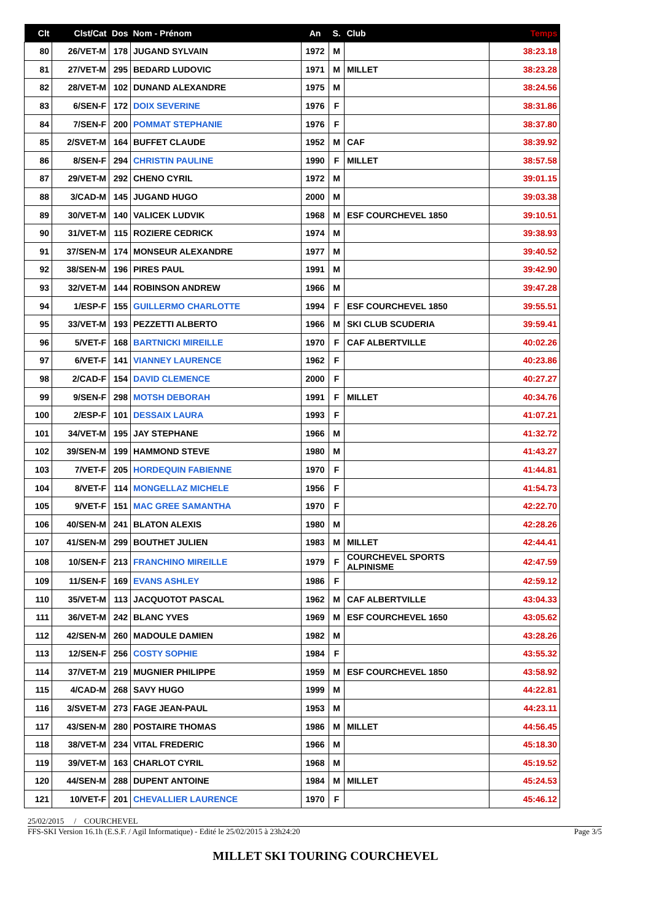| Clt | Clst/Cat | Dos | Nom - Prénom | An | S. | Club | Temps |
| --- | --- | --- | --- | --- | --- | --- | --- |
| 80 | 26/VET-M | 178 | JUGAND SYLVAIN | 1972 | M | | 38:23.18 |
| 81 | 27/VET-M | 295 | BEDARD LUDOVIC | 1971 | M | MILLET | 38:23.28 |
| 82 | 28/VET-M | 102 | DUNAND ALEXANDRE | 1975 | M | | 38:24.56 |
| 83 | 6/SEN-F | 172 | DOIX SEVERINE | 1976 | F | | 38:31.86 |
| 84 | 7/SEN-F | 200 | POMMAT STEPHANIE | 1976 | F | | 38:37.80 |
| 85 | 2/SVET-M | 164 | BUFFET CLAUDE | 1952 | M | CAF | 38:39.92 |
| 86 | 8/SEN-F | 294 | CHRISTIN PAULINE | 1990 | F | MILLET | 38:57.58 |
| 87 | 29/VET-M | 292 | CHENO CYRIL | 1972 | M | | 39:01.15 |
| 88 | 3/CAD-M | 145 | JUGAND HUGO | 2000 | M | | 39:03.38 |
| 89 | 30/VET-M | 140 | VALICEK LUDVIK | 1968 | M | ESF COURCHEVEL 1850 | 39:10.51 |
| 90 | 31/VET-M | 115 | ROZIERE CEDRICK | 1974 | M | | 39:38.93 |
| 91 | 37/SEN-M | 174 | MONSEUR ALEXANDRE | 1977 | M | | 39:40.52 |
| 92 | 38/SEN-M | 196 | PIRES PAUL | 1991 | M | | 39:42.90 |
| 93 | 32/VET-M | 144 | ROBINSON ANDREW | 1966 | M | | 39:47.28 |
| 94 | 1/ESP-F | 155 | GUILLERMO CHARLOTTE | 1994 | F | ESF COURCHEVEL 1850 | 39:55.51 |
| 95 | 33/VET-M | 193 | PEZZETTI ALBERTO | 1966 | M | SKI CLUB SCUDERIA | 39:59.41 |
| 96 | 5/VET-F | 168 | BARTNICKI MIREILLE | 1970 | F | CAF ALBERTVILLE | 40:02.26 |
| 97 | 6/VET-F | 141 | VIANNEY LAURENCE | 1962 | F | | 40:23.86 |
| 98 | 2/CAD-F | 154 | DAVID CLEMENCE | 2000 | F | | 40:27.27 |
| 99 | 9/SEN-F | 298 | MOTSH DEBORAH | 1991 | F | MILLET | 40:34.76 |
| 100 | 2/ESP-F | 101 | DESSAIX LAURA | 1993 | F | | 41:07.21 |
| 101 | 34/VET-M | 195 | JAY STEPHANE | 1966 | M | | 41:32.72 |
| 102 | 39/SEN-M | 199 | HAMMOND STEVE | 1980 | M | | 41:43.27 |
| 103 | 7/VET-F | 205 | HORDEQUIN FABIENNE | 1970 | F | | 41:44.81 |
| 104 | 8/VET-F | 114 | MONGELLAZ MICHELE | 1956 | F | | 41:54.73 |
| 105 | 9/VET-F | 151 | MAC GREE SAMANTHA | 1970 | F | | 42:22.70 |
| 106 | 40/SEN-M | 241 | BLATON ALEXIS | 1980 | M | | 42:28.26 |
| 107 | 41/SEN-M | 299 | BOUTHET JULIEN | 1983 | M | MILLET | 42:44.41 |
| 108 | 10/SEN-F | 213 | FRANCHINO MIREILLE | 1979 | F | COURCHEVEL SPORTS ALPINISME | 42:47.59 |
| 109 | 11/SEN-F | 169 | EVANS ASHLEY | 1986 | F | | 42:59.12 |
| 110 | 35/VET-M | 113 | JACQUOTOT PASCAL | 1962 | M | CAF ALBERTVILLE | 43:04.33 |
| 111 | 36/VET-M | 242 | BLANC YVES | 1969 | M | ESF COURCHEVEL 1650 | 43:05.62 |
| 112 | 42/SEN-M | 260 | MADOULE DAMIEN | 1982 | M | | 43:28.26 |
| 113 | 12/SEN-F | 256 | COSTY SOPHIE | 1984 | F | | 43:55.32 |
| 114 | 37/VET-M | 219 | MUGNIER PHILIPPE | 1959 | M | ESF COURCHEVEL 1850 | 43:58.92 |
| 115 | 4/CAD-M | 268 | SAVY HUGO | 1999 | M | | 44:22.81 |
| 116 | 3/SVET-M | 273 | FAGE JEAN-PAUL | 1953 | M | | 44:23.11 |
| 117 | 43/SEN-M | 280 | POSTAIRE THOMAS | 1986 | M | MILLET | 44:56.45 |
| 118 | 38/VET-M | 234 | VITAL FREDERIC | 1966 | M | | 45:18.30 |
| 119 | 39/VET-M | 163 | CHARLOT CYRIL | 1968 | M | | 45:19.52 |
| 120 | 44/SEN-M | 288 | DUPENT ANTOINE | 1984 | M | MILLET | 45:24.53 |
| 121 | 10/VET-F | 201 | CHEVALLIER LAURENCE | 1970 | F | | 45:46.12 |
25/02/2015 / COURCHEVEL
FFS-SKI Version 16.1h (E.S.F. / Agil Informatique) - Edité le 25/02/2015 à 23h24:20 Page 3/5
MILLET SKI TOURING COURCHEVEL